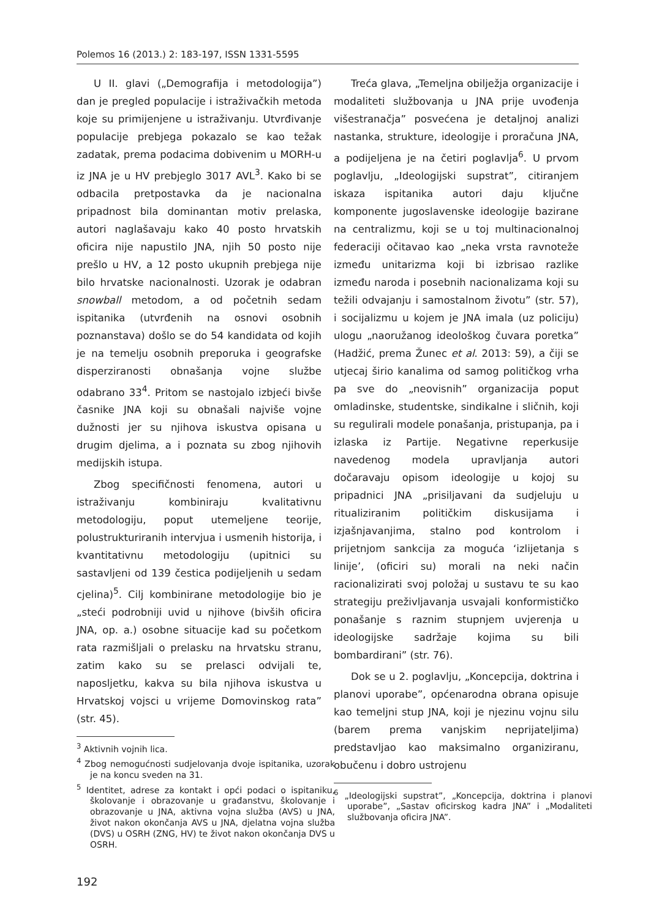Polemos 16 (2013.) 2: 183-197, ISSN 1331-5595
U II. glavi („Demografija i metodologija”) dan je pregled populacije i istraživačkih metoda koje su primijenjene u istraživanju. Utvrđivanje populacije prebjega pokazalo se kao težak zadatak, prema podacima dobivenim u MORH-u iz JNA je u HV prebjeglo 3017 AVL<sup>3</sup>. Kako bi se odbacila pretpostavka da je nacionalna pripadnost bila dominantan motiv prelaska, autori naglašavaju kako 40 posto hrvatskih oficira nije napustilo JNA, njih 50 posto nije prešlo u HV, a 12 posto ukupnih prebjega nije bilo hrvatske nacionalnosti. Uzorak je odabran snowball metodom, a od početnih sedam ispitanika (utvrđenih na osnovi osobnih poznanstava) došlo se do 54 kandidata od kojih je na temelju osobnih preporuka i geografske disperziranosti obnašanja vojne službe odabrano 33<sup>4</sup>. Pritom se nastojalo izbjeći bivše časnike JNA koji su obnašali najviše vojne dužnosti jer su njihova iskustva opisana u drugim djelima, a i poznata su zbog njihovih medijskih istupa.
Zbog specifičnosti fenomena, autori u istraživanju kombiniraju kvalitativnu metodologiju, poput utemeljene teorije, polustrukturiranih intervjua i usmenih historija, i kvantitativnu metodologiju (upitnici su sastavljeni od 139 čestica podijeljenih u sedam cjelina)<sup>5</sup>. Cilj kombinirane metodologije bio je „steći podrobniji uvid u njihove (bivših oficira JNA, op. a.) osobne situacije kad su početkom rata razmišljali o prelasku na hrvatsku stranu, zatim kako su se prelasci odvijali te, naposljetku, kakva su bila njihova iskustva u Hrvatskoj vojsci u vrijeme Domovinskog rata” (str. 45).
<sup>3</sup> Aktivnih vojnih lica.
<sup>4</sup> Zbog nemogućnosti sudjelovanja dvoje ispitanika, uzorak je na koncu sveden na 31.
<sup>5</sup> Identitet, adrese za kontakt i opći podaci o ispitaniku, školovanje i obrazovanje u građanstvu, školovanje i obrazovanje u JNA, aktivna vojna služba (AVS) u JNA, život nakon okončanja AVS u JNA, djelatna vojna služba (DVS) u OSRH (ZNG, HV) te život nakon okončanja DVS u OSRH.
Treća glava, „Temeljna obilježja organizacije i modaliteti službovanja u JNA prije uvođenja višestranačja” posvećena je detaljnoj analizi nastanka, strukture, ideologije i proračuna JNA, a podijeljena je na četiri poglavlja<sup>6</sup>. U prvom poglavlju, „Ideologijski supstrat”, citiranjem iskaza ispitanika autori daju ključne komponente jugoslavenske ideologije bazirane na centralizmu, koji se u toj multinacionalnoj federaciji očitavao kao „neka vrsta ravnoteže između unitarizma koji bi izbrisao razlike između naroda i posebnih nacionalizama koji su težili odvajanju i samostalnom životu” (str. 57), i socijalizmu u kojem je JNA imala (uz policiju) ulogu „naoružanog ideološkog čuvara poretka” (Hadžić, prema Žunec et al. 2013: 59), a čiji se utjecaj širio kanalima od samog političkog vrha pa sve do „neovisnih” organizacija poput omladinske, studentske, sindikalne i sličnih, koji su regulirali modele ponašanja, pristupanja, pa i izlaska iz Partije. Negativne reperkusije navedenog modela upravljanja autori dočaravaju opisom ideologije u kojoj su pripadnici JNA „prisiljavani da sudjeluju u ritualiziranim političkim diskusijama i izjašnjavanjima, stalno pod kontrolom i prijetnjom sankcija za moguća ‘izlijetanja s linije’, (oficiri su) morali na neki način racionalizirati svoj položaj u sustavu te su kao strategiju preživljavanja usvajali konformističko ponašanje s raznim stupnjem uvjerenja u ideologijske sadržaje kojima su bili bombardirani” (str. 76).
Dok se u 2. poglavlju, „Koncepcija, doktrina i planovi uporabe”, općenarodna obrana opisuje kao temeljni stup JNA, koji je njezinu vojnu silu (barem prema vanjskim neprijateljima) predstavljao kao maksimalno organiziranu, obučenu i dobro ustrojenu
<sup>6</sup> „Ideologijski supstrat”, „Koncepcija, doktrina i planovi uporabe”, „Sastav oficirskog kadra JNA” i „Modaliteti službovanja oficira JNA”.
192